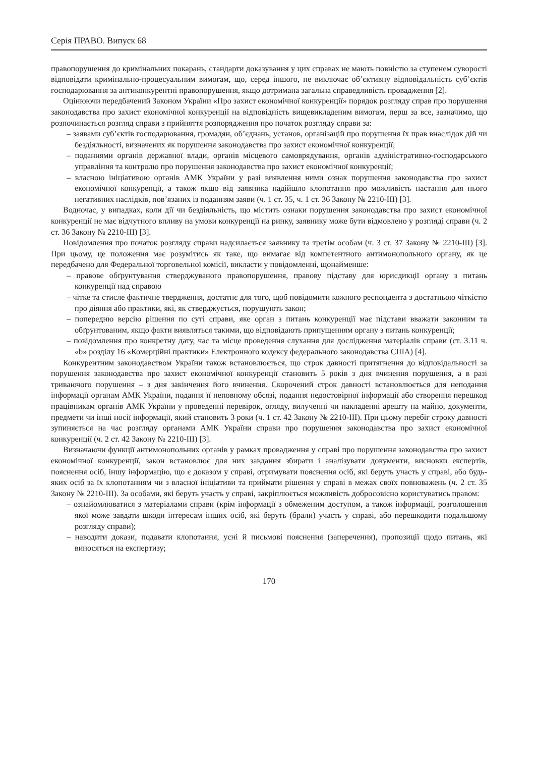Серія ПРАВО. Випуск 68
правопорушення до кримінальних покарань, стандарти доказування у цих справах не мають повністю за ступенем суворості відповідати кримінально-процесуальним вимогам, що, серед іншого, не виключає об’єктивну відповідальність суб’єктів господарювання за антиконкурентні правопорушення, якщо дотримана загальна справедливість провадження [2].
Оцінюючи передбачений Законом України «Про захист економічної конкуренції» порядок розгляду справ про порушення законодавства про захист економічної конкуренції на відповідність вищевикладеним вимогам, перш за все, зазначимо, що розпочинається розгляд справи з прийняття розпорядження про початок розгляду справи за:
– заявами суб’єктів господарювання, громадян, об’єднань, установ, організацій про порушення їх прав внаслідок дій чи бездіяльності, визначених як порушення законодавства про захист економічної конкуренції;
– поданнями органів державної влади, органів місцевого самоврядування, органів адміністративно-господарського управління та контролю про порушення законодавства про захист економічної конкуренції;
– власною ініціативою органів АМК України у разі виявлення ними ознак порушення законодавства про захист економічної конкуренції, а також якщо від заявника надійшло клопотання про можливість настання для нього негативних наслідків, пов’язаних із поданням заяви (ч. 1 ст. 35, ч. 1 ст. 36 Закону № 2210-III) [3].
Водночас, у випадках, коли дії чи бездіяльність, що містить ознаки порушення законодавства про захист економічної конкуренції не має відчутного впливу на умови конкуренції на ринку, заявнику може бути відмовлено у розгляді справи (ч. 2 ст. 36 Закону № 2210-III) [3].
Повідомлення про початок розгляду справи надсилається заявнику та третім особам (ч. 3 ст. 37 Закону № 2210-III) [3]. При цьому, це положення має розумітись як таке, що вимагає від компетентного антимонопольного органу, як це передбачено для Федеральної торговельної комісії, викласти у повідомленні, щонайменше:
– правове обґрунтування стверджуваного правопорушення, правову підставу для юрисдикції органу з питань конкуренції над справою
– чітке та стисле фактичне твердження, достатнє для того, щоб повідомити кожного респондента з достатньою чіткістю про діяння або практики, які, як стверджується, порушують закон;
– попередню версію рішення по суті справи, яке орган з питань конкуренції має підстави вважати законним та обґрунтованим, якщо факти виявляться такими, що відповідають припущенням органу з питань конкуренції;
– повідомлення про конкретну дату, час та місце проведення слухання для дослідження матеріалів справи (ст. 3.11 ч. «b» розділу 16 «Комерційні практики» Електронного кодексу федерального законодавства США) [4].
Конкурентним законодавством України також встановлюється, що строк давності притягнення до відповідальності за порушення законодавства про захист економічної конкуренції становить 5 років з дня вчинення порушення, а в разі триваючого порушення – з дня закінчення його вчинення. Скорочений строк давності встановлюється для неподання інформації органам АМК України, подання її неповному обсязі, подання недостовірної інформації або створення перешкод працівникам органів АМК України у проведенні перевірок, огляду, вилученні чи накладенні арешту на майно, документи, предмети чи інші носії інформації, який становить 3 роки (ч. 1 ст. 42 Закону № 2210-III). При цьому перебіг строку давності зупиняється на час розгляду органами АМК України справи про порушення законодавства про захист економічної конкуренції (ч. 2 ст. 42 Закону № 2210-III) [3].
Визначаючи функції антимонопольних органів у рамках провадження у справі про порушення законодавства про захист економічної конкуренції, закон встановлює для них завдання збирати і аналізувати документи, висновки експертів, пояснення осіб, іншу інформацію, що є доказом у справі, отримувати пояснення осіб, які беруть участь у справі, або будь-яких осіб за їх клопотанням чи з власної ініціативи та приймати рішення у справі в межах своїх повноважень (ч. 2 ст. 35 Закону № 2210-III). За особами, які беруть участь у справі, закріплюється можливість добросовісно користуватись правом:
– ознайомлюватися з матеріалами справи (крім інформації з обмеженим доступом, а також інформації, розголошення якої може завдати шкоди інтересам інших осіб, які беруть (брали) участь у справі, або перешкодити подальшому розгляду справи);
– наводити докази, подавати клопотання, усні й письмові пояснення (заперечення), пропозиції щодо питань, які виносяться на експертизу;
170